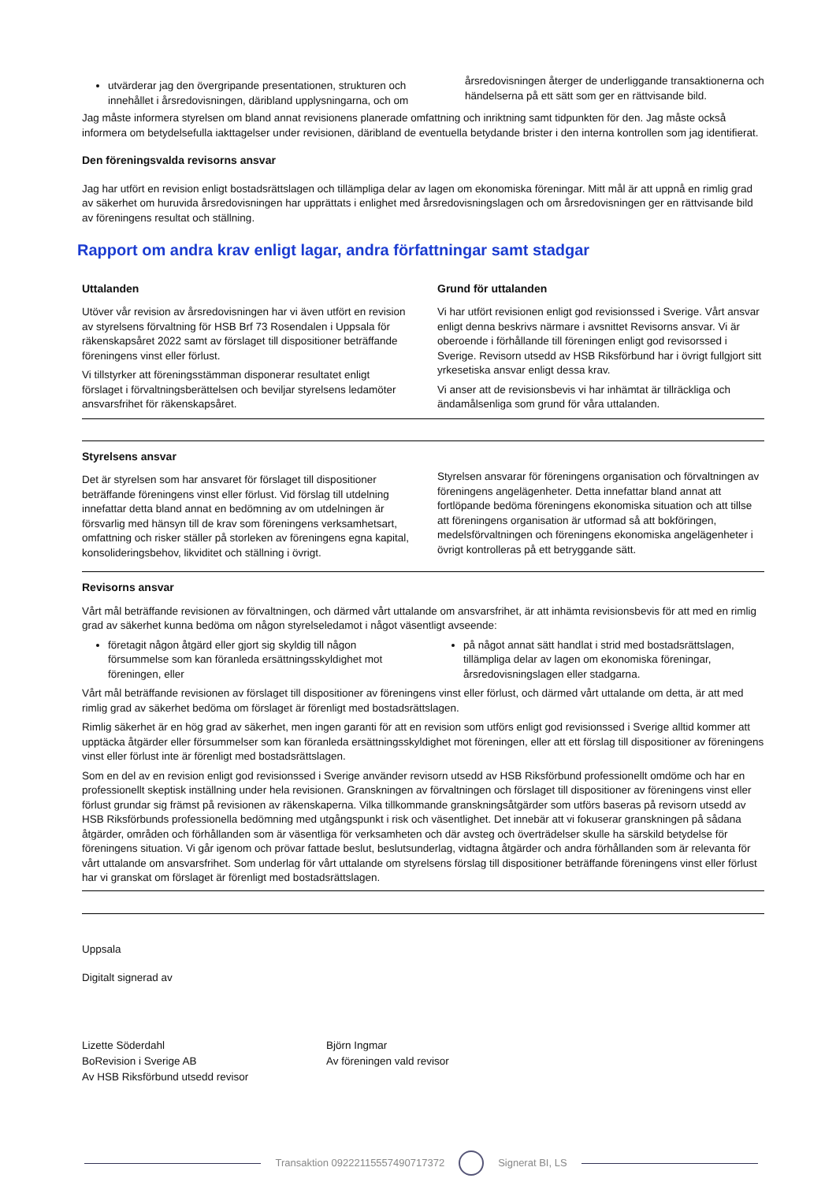utvärderar jag den övergripande presentationen, strukturen och innehållet i årsredovisningen, däribland upplysningarna, och om
årsredovisningen återger de underliggande transaktionerna och händelserna på ett sätt som ger en rättvisande bild.
Jag måste informera styrelsen om bland annat revisionens planerade omfattning och inriktning samt tidpunkten för den. Jag måste också informera om betydelsefulla iakttagelser under revisionen, däribland de eventuella betydande brister i den interna kontrollen som jag identifierat.
Den föreningsvalda revisorns ansvar
Jag har utfört en revision enligt bostadsrättslagen och tillämpliga delar av lagen om ekonomiska föreningar. Mitt mål är att uppnå en rimlig grad av säkerhet om huruvida årsredovisningen har upprättats i enlighet med årsredovisningslagen och om årsredovisningen ger en rättvisande bild av föreningens resultat och ställning.
Rapport om andra krav enligt lagar, andra författningar samt stadgar
Uttalanden
Utöver vår revision av årsredovisningen har vi även utfört en revision av styrelsens förvaltning för HSB Brf 73 Rosendalen i Uppsala för räkenskapsåret 2022 samt av förslaget till dispositioner beträffande föreningens vinst eller förlust.
Vi tillstyrker att föreningsstämman disponerar resultatet enligt förslaget i förvaltningsberättelsen och beviljar styrelsens ledamöter ansvarsfrihet för räkenskapsåret.
Grund för uttalanden
Vi har utfört revisionen enligt god revisionssed i Sverige. Vårt ansvar enligt denna beskrivs närmare i avsnittet Revisorns ansvar. Vi är oberoende i förhållande till föreningen enligt god revisorssed i Sverige. Revisorn utsedd av HSB Riksförbund har i övrigt fullgjort sitt yrkesetiska ansvar enligt dessa krav.
Vi anser att de revisionsbevis vi har inhämtat är tillräckliga och ändamålsenliga som grund för våra uttalanden.
Styrelsens ansvar
Det är styrelsen som har ansvaret för förslaget till dispositioner beträffande föreningens vinst eller förlust. Vid förslag till utdelning innefattar detta bland annat en bedömning av om utdelningen är försvarlig med hänsyn till de krav som föreningens verksamhetsart, omfattning och risker ställer på storleken av föreningens egna kapital, konsolideringsbehov, likviditet och ställning i övrigt.
Styrelsen ansvarar för föreningens organisation och förvaltningen av föreningens angelägenheter. Detta innefattar bland annat att fortlöpande bedöma föreningens ekonomiska situation och att tillse att föreningens organisation är utformad så att bokföringen, medelsförvaltningen och föreningens ekonomiska angelägenheter i övrigt kontrolleras på ett betryggande sätt.
Revisorns ansvar
Vårt mål beträffande revisionen av förvaltningen, och därmed vårt uttalande om ansvarsfrihet, är att inhämta revisionsbevis för att med en rimlig grad av säkerhet kunna bedöma om någon styrelseledamot i något väsentligt avseende:
företagit någon åtgärd eller gjort sig skyldig till någon försummelse som kan föranleda ersättningsskyldighet mot föreningen, eller
på något annat sätt handlat i strid med bostadsrättslagen, tillämpliga delar av lagen om ekonomiska föreningar, årsredovisningslagen eller stadgarna.
Vårt mål beträffande revisionen av förslaget till dispositioner av föreningens vinst eller förlust, och därmed vårt uttalande om detta, är att med rimlig grad av säkerhet bedöma om förslaget är förenligt med bostadsrättslagen.
Rimlig säkerhet är en hög grad av säkerhet, men ingen garanti för att en revision som utförs enligt god revisionssed i Sverige alltid kommer att upptäcka åtgärder eller försummelser som kan föranleda ersättningsskyldighet mot föreningen, eller att ett förslag till dispositioner av föreningens vinst eller förlust inte är förenligt med bostadsrättslagen.
Som en del av en revision enligt god revisionssed i Sverige använder revisorn utsedd av HSB Riksförbund professionellt omdöme och har en professionellt skeptisk inställning under hela revisionen. Granskningen av förvaltningen och förslaget till dispositioner av föreningens vinst eller förlust grundar sig främst på revisionen av räkenskaperna. Vilka tillkommande granskningsåtgärder som utförs baseras på revisorn utsedd av HSB Riksförbunds professionella bedömning med utgångspunkt i risk och väsentlighet. Det innebär att vi fokuserar granskningen på sådana åtgärder, områden och förhållanden som är väsentliga för verksamheten och där avsteg och överträdelser skulle ha särskild betydelse för föreningens situation. Vi går igenom och prövar fattade beslut, beslutsunderlag, vidtagna åtgärder och andra förhållanden som är relevanta för vårt uttalande om ansvarsfrihet. Som underlag för vårt uttalande om styrelsens förslag till dispositioner beträffande föreningens vinst eller förlust har vi granskat om förslaget är förenligt med bostadsrättslagen.
Uppsala
Digitalt signerad av
Lizette Söderdahl
BoRevision i Sverige AB
Av HSB Riksförbund utsedd revisor
Björn Ingmar
Av föreningen vald revisor
Transaktion 09222115557490717372 Signerat BI, LS